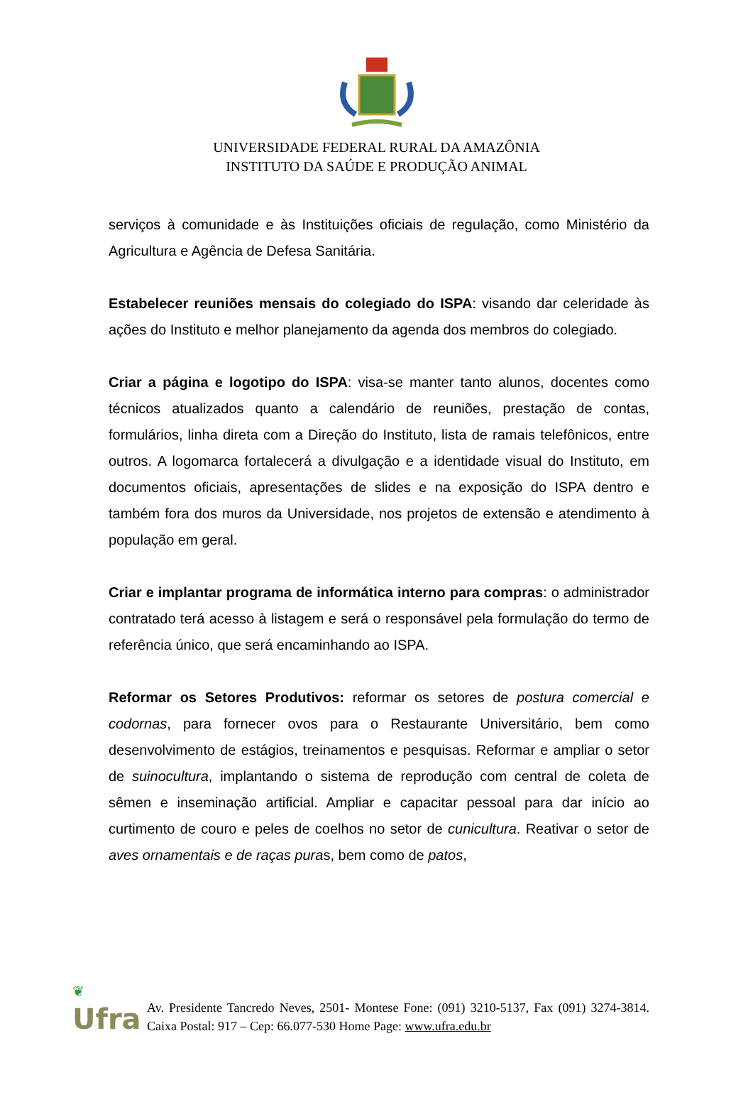UNIVERSIDADE FEDERAL RURAL DA AMAZÔNIA
INSTITUTO DA SAÚDE E PRODUÇÃO ANIMAL
serviços à comunidade e às Instituições oficiais de regulação, como Ministério da Agricultura e Agência de Defesa Sanitária.
Estabelecer reuniões mensais do colegiado do ISPA: visando dar celeridade às ações do Instituto e melhor planejamento da agenda dos membros do colegiado.
Criar a página e logotipo do ISPA: visa-se manter tanto alunos, docentes como técnicos atualizados quanto a calendário de reuniões, prestação de contas, formulários, linha direta com a Direção do Instituto, lista de ramais telefônicos, entre outros. A logomarca fortalecerá a divulgação e a identidade visual do Instituto, em documentos oficiais, apresentações de slides e na exposição do ISPA dentro e também fora dos muros da Universidade, nos projetos de extensão e atendimento à população em geral.
Criar e implantar programa de informática interno para compras: o administrador contratado terá acesso à listagem e será o responsável pela formulação do termo de referência único, que será encaminhando ao ISPA.
Reformar os Setores Produtivos: reformar os setores de postura comercial e codornas, para fornecer ovos para o Restaurante Universitário, bem como desenvolvimento de estágios, treinamentos e pesquisas. Reformar e ampliar o setor de suinocultura, implantando o sistema de reprodução com central de coleta de sêmen e inseminação artificial. Ampliar e capacitar pessoal para dar início ao curtimento de couro e peles de coelhos no setor de cunicultura. Reativar o setor de aves ornamentais e de raças puras, bem como de patos,
❦
Ufra
Av. Presidente Tancredo Neves, 2501- Montese Fone: (091) 3210-5137, Fax (091) 3274-3814. Caixa Postal: 917 – Cep: 66.077-530 Home Page: www.ufra.edu.br